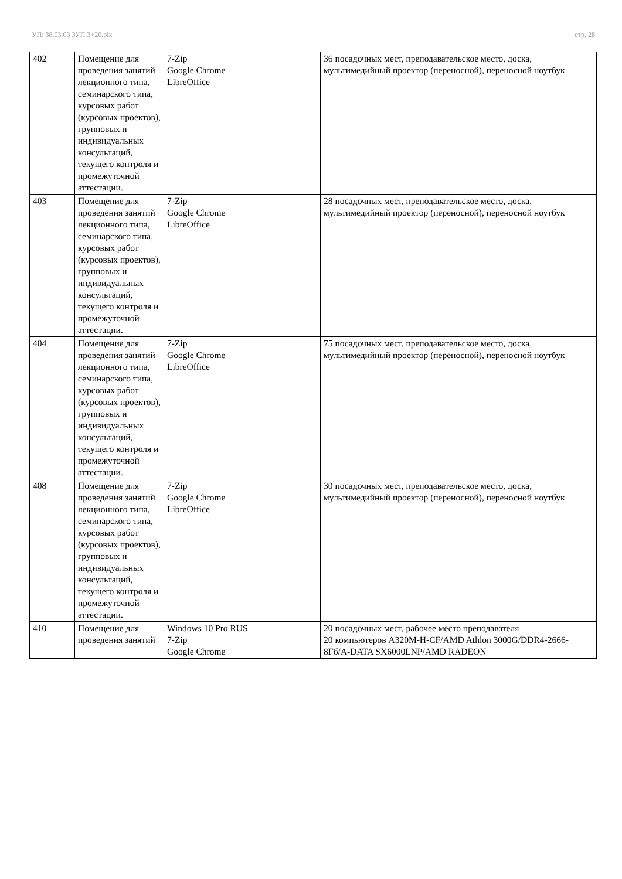УП: 38.03.03 ЗУП 3+20.plx стр. 28
| 402 | Помещение для проведения занятий лекционного типа, семинарского типа, курсовых работ (курсовых проектов), групповых и индивидуальных консультаций, текущего контроля и промежуточной аттестации. | 7-Zip Google Chrome LibreOffice | 36 посадочных мест, преподавательское место, доска, мультимедийный проектор (переносной), переносной ноутбук |
| 403 | Помещение для проведения занятий лекционного типа, семинарского типа, курсовых работ (курсовых проектов), групповых и индивидуальных консультаций, текущего контроля и промежуточной аттестации. | 7-Zip Google Chrome LibreOffice | 28 посадочных мест, преподавательское место, доска, мультимедийный проектор (переносной), переносной ноутбук |
| 404 | Помещение для проведения занятий лекционного типа, семинарского типа, курсовых работ (курсовых проектов), групповых и индивидуальных консультаций, текущего контроля и промежуточной аттестации. | 7-Zip Google Chrome LibreOffice | 75 посадочных мест, преподавательское место, доска, мультимедийный проектор (переносной), переносной ноутбук |
| 408 | Помещение для проведения занятий лекционного типа, семинарского типа, курсовых работ (курсовых проектов), групповых и индивидуальных консультаций, текущего контроля и промежуточной аттестации. | 7-Zip Google Chrome LibreOffice | 30 посадочных мест, преподавательское место, доска, мультимедийный проектор (переносной), переносной ноутбук |
| 410 | Помещение для проведения занятий | Windows 10 Pro RUS 7-Zip Google Chrome | 20 посадочных мест, рабочее место преподавателя 20 компьютеров A320M-H-CF/AMD Athlon 3000G/DDR4-2666-8Гб/A-DATA SX6000LNP/AMD RADEON |